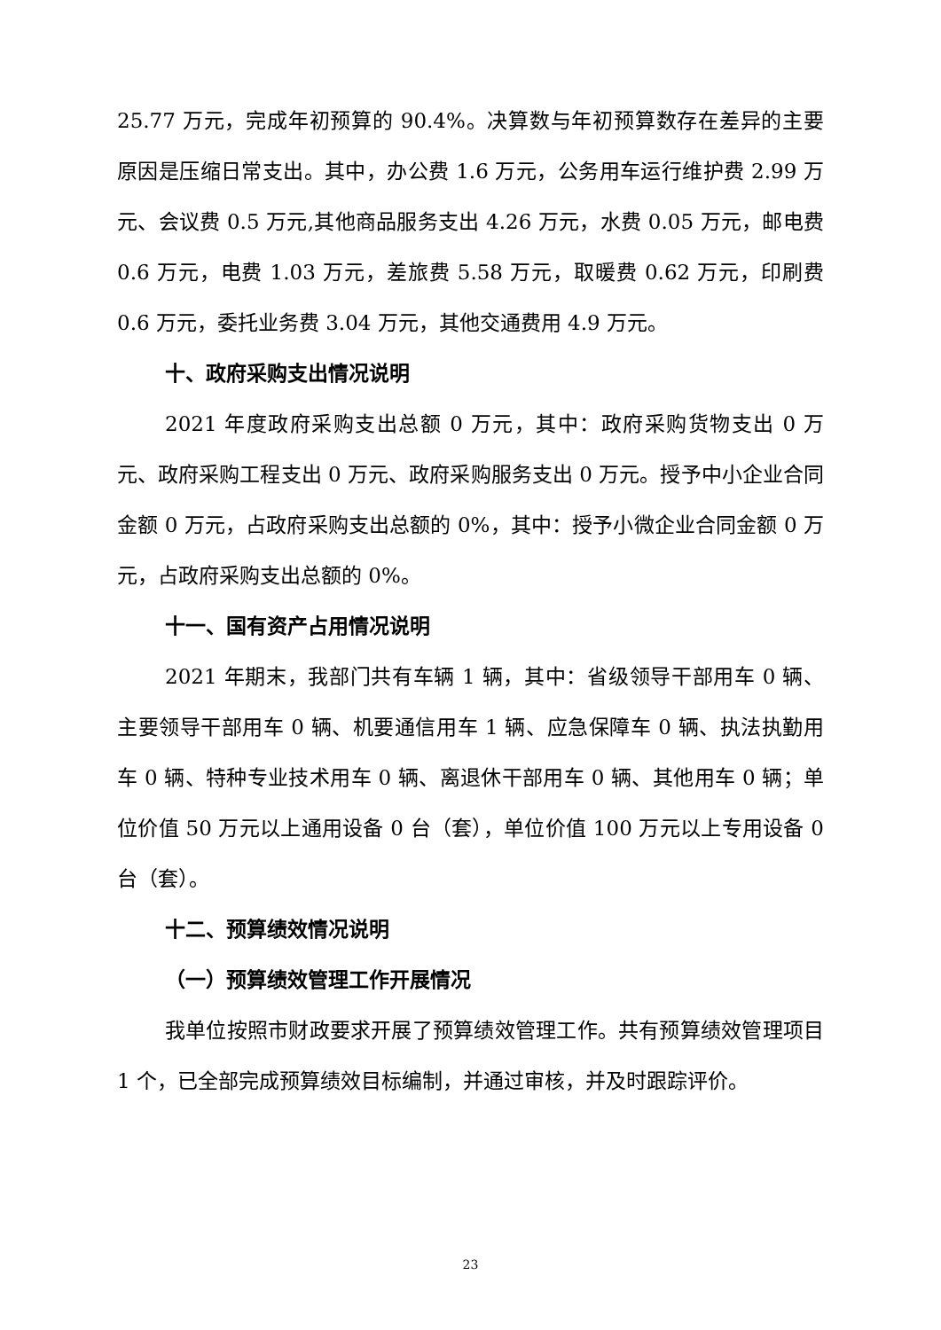25.77 万元，完成年初预算的 90.4%。决算数与年初预算数存在差异的主要原因是压缩日常支出。其中，办公费 1.6 万元，公务用车运行维护费 2.99 万元、会议费 0.5 万元,其他商品服务支出 4.26 万元，水费 0.05 万元，邮电费 0.6 万元，电费 1.03 万元，差旅费 5.58 万元，取暖费 0.62 万元，印刷费 0.6 万元，委托业务费 3.04 万元，其他交通费用 4.9 万元。
十、政府采购支出情况说明
2021 年度政府采购支出总额 0 万元，其中：政府采购货物支出 0 万元、政府采购工程支出 0 万元、政府采购服务支出 0 万元。授予中小企业合同金额 0 万元，占政府采购支出总额的 0%，其中：授予小微企业合同金额 0 万元，占政府采购支出总额的 0%。
十一、国有资产占用情况说明
2021 年期末，我部门共有车辆 1 辆，其中：省级领导干部用车 0 辆、主要领导干部用车 0 辆、机要通信用车 1 辆、应急保障车 0 辆、执法执勤用车 0 辆、特种专业技术用车 0 辆、离退休干部用车 0 辆、其他用车 0 辆；单位价值 50 万元以上通用设备 0 台（套），单位价值 100 万元以上专用设备 0 台（套）。
十二、预算绩效情况说明
（一）预算绩效管理工作开展情况
我单位按照市财政要求开展了预算绩效管理工作。共有预算绩效管理项目 1 个，已全部完成预算绩效目标编制，并通过审核，并及时跟踪评价。
23